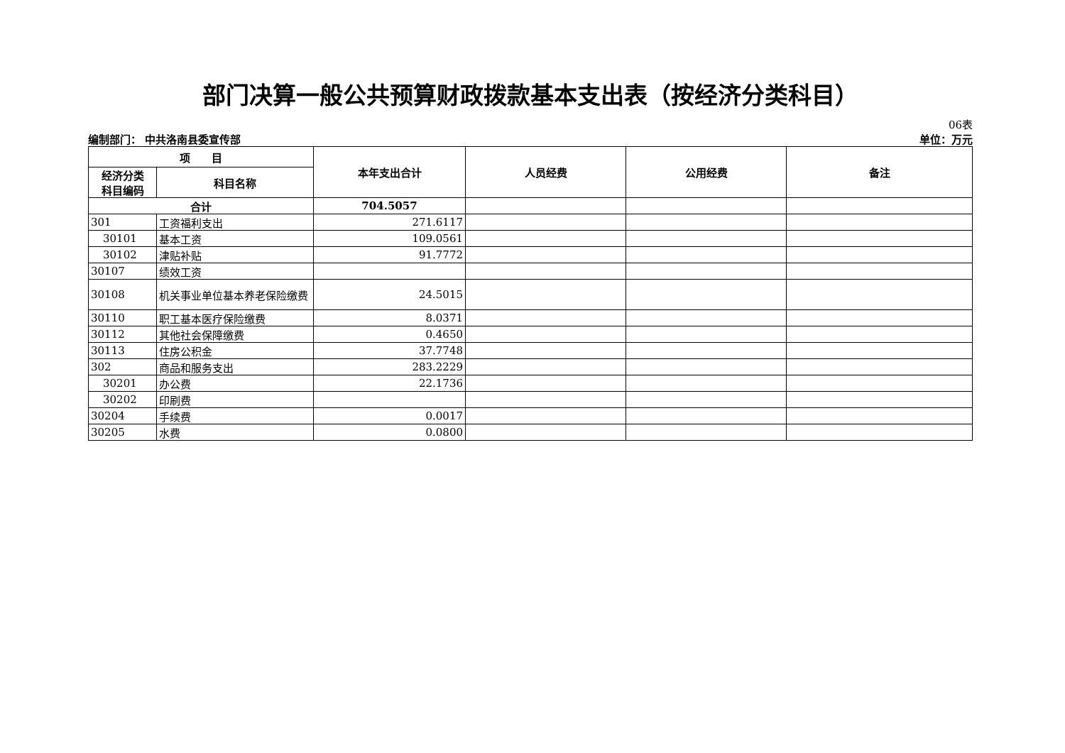部门决算一般公共预算财政拨款基本支出表（按经济分类科目）
06表
编制部门： 中共洛南县委宣传部 单位：万元
| 项 目 | | 本年支出合计 | 人员经费 | 公用经费 | 备注 |
| --- | --- | --- | --- | --- | --- |
| 经济分类 科目编码 | 科目名称 | | | | |
| 合计 | | 704.5057 | | | |
| 301 | 工资福利支出 | 271.6117 | | | |
| 30101 | 基本工资 | 109.0561 | | | |
| 30102 | 津贴补贴 | 91.7772 | | | |
| 30107 | 绩效工资 | | | | |
| 30108 | 机关事业单位基本养老保险缴费 | 24.5015 | | | |
| 30110 | 职工基本医疗保险缴费 | 8.0371 | | | |
| 30112 | 其他社会保障缴费 | 0.4650 | | | |
| 30113 | 住房公积金 | 37.7748 | | | |
| 302 | 商品和服务支出 | 283.2229 | | | |
| 30201 | 办公费 | 22.1736 | | | |
| 30202 | 印刷费 | | | | |
| 30204 | 手续费 | 0.0017 | | | |
| 30205 | 水费 | 0.0800 | | | |